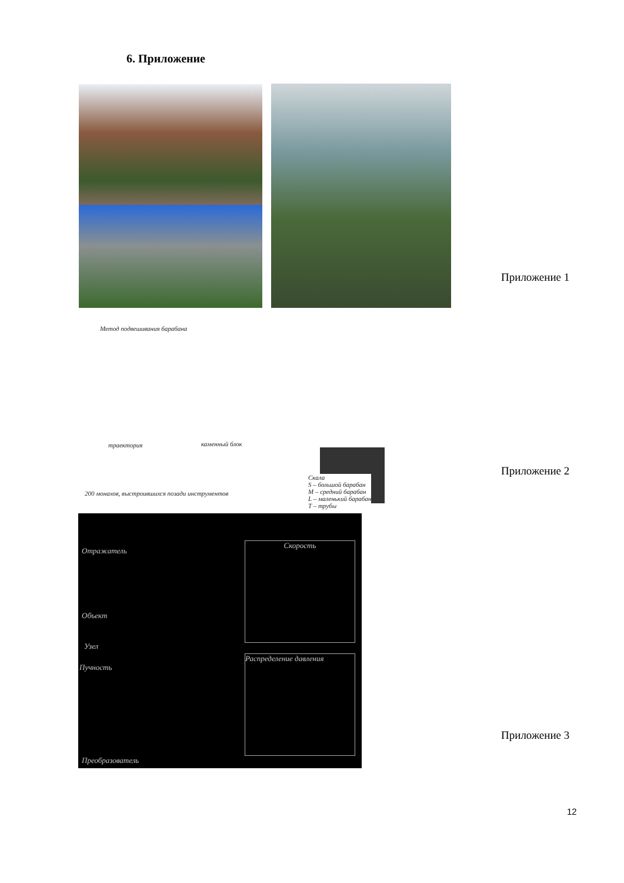6. Приложение
Приложение 1
Метод подвешивания барабана
траектория каменный блок
200 монахов, выстроившихся позади инструментов
Скала
S – большой барабан
M – средний барабан
L – маленький барабан
T – трубы
Приложение 2
Отражатель
Объект
Узел
Пучность
Преобразователь
Скорость
Распределение давления
Приложение 3
12